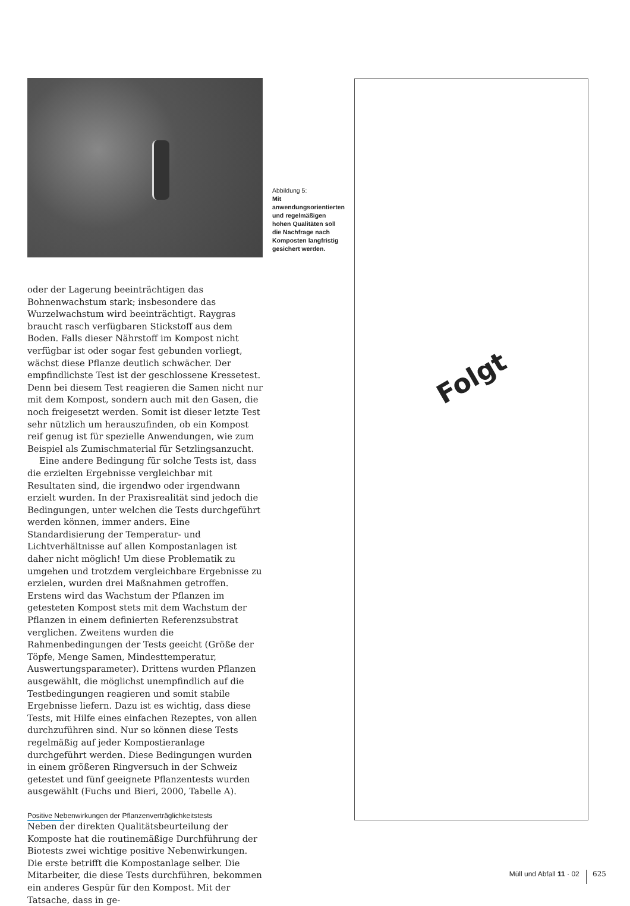oder der Lagerung beeinträchtigen das Bohnenwachstum stark; insbesondere das Wurzelwachstum wird beeinträchtigt. Raygras braucht rasch verfügbaren Stickstoff aus dem Boden. Falls dieser Nährstoff im Kompost nicht verfügbar ist oder sogar fest gebunden vorliegt, wächst diese Pflanze deutlich schwächer. Der empfindlichste Test ist der geschlossene Kressetest. Denn bei diesem Test reagieren die Samen nicht nur mit dem Kompost, sondern auch mit den Gasen, die noch freigesetzt werden. Somit ist dieser letzte Test sehr nützlich um herauszufinden, ob ein Kompost reif genug ist für spezielle Anwendungen, wie zum Beispiel als Zumischmaterial für Setzlingsanzucht.
Eine andere Bedingung für solche Tests ist, dass die erzielten Ergebnisse vergleichbar mit Resultaten sind, die irgendwo oder irgendwann erzielt wurden. In der Praxisrealität sind jedoch die Bedingungen, unter welchen die Tests durchgeführt werden können, immer anders. Eine Standardisierung der Temperatur- und Lichtverhältnisse auf allen Kompostanlagen ist daher nicht möglich! Um diese Problematik zu umgehen und trotzdem vergleichbare Ergebnisse zu erzielen, wurden drei Maßnahmen getroffen. Erstens wird das Wachstum der Pflanzen im getesteten Kompost stets mit dem Wachstum der Pflanzen in einem definierten Referenzsubstrat verglichen. Zweitens wurden die Rahmenbedingungen der Tests geeicht (Größe der Töpfe, Menge Samen, Mindesttemperatur, Auswertungsparameter). Drittens wurden Pflanzen ausgewählt, die möglichst unempfindlich auf die Testbedingungen reagieren und somit stabile Ergebnisse liefern. Dazu ist es wichtig, dass diese Tests, mit Hilfe eines einfachen Rezeptes, von allen durchzuführen sind. Nur so können diese Tests regelmäßig auf jeder Kompostieranlage durchgeführt werden. Diese Bedingungen wurden in einem größeren Ringversuch in der Schweiz getestet und fünf geeignete Pflanzentests wurden ausgewählt (Fuchs und Bieri, 2000, Tabelle A).
Positive Nebenwirkungen der Pflanzenverträglichkeitstests
Neben der direkten Qualitätsbeurteilung der Komposte hat die routinemäßige Durchführung der Biotests zwei wichtige positive Nebenwirkungen. Die erste betrifft die Kompostanlage selber. Die Mitarbeiter, die diese Tests durchführen, bekommen ein anderes Gespür für den Kompost. Mit der Tatsache, dass in ge-
Abbildung 5:
Mit anwendungsorientierten und regelmäßigen hohen Qualitäten soll die Nachfrage nach Komposten langfristig gesichert werden.
Folgt
Müll und Abfall 11 · 02 625